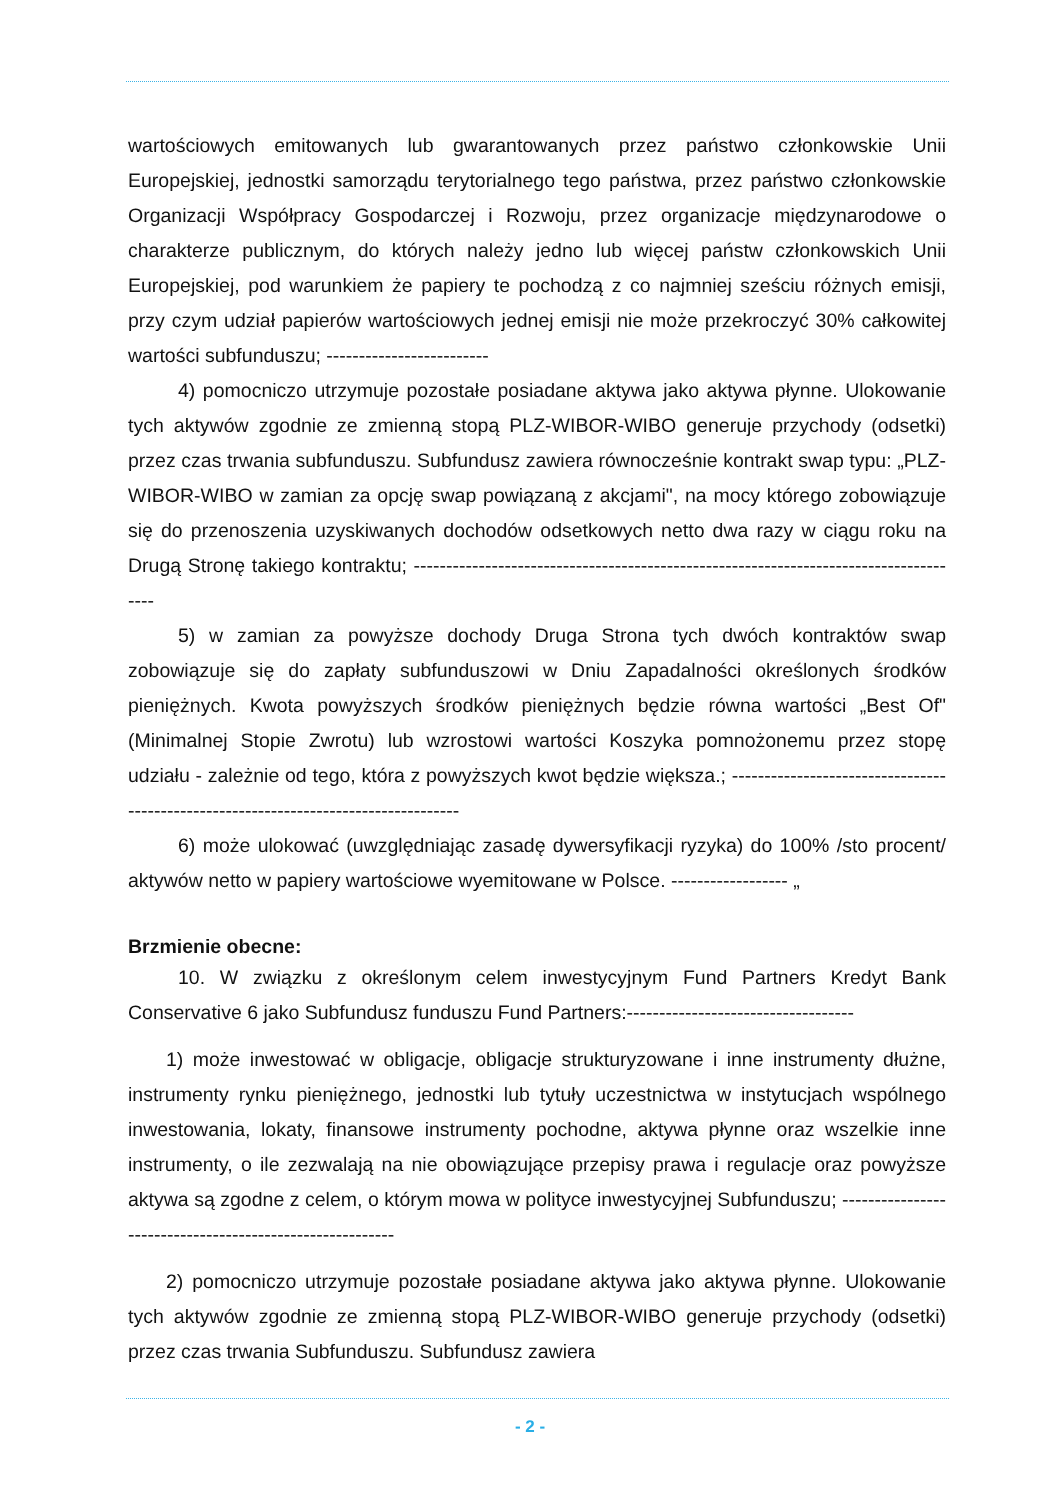wartościowych emitowanych lub gwarantowanych przez państwo członkowskie Unii Europejskiej, jednostki samorządu terytorialnego tego państwa, przez państwo członkowskie Organizacji Współpracy Gospodarczej i Rozwoju, przez organizacje międzynarodowe o charakterze publicznym, do których należy jedno lub więcej państw członkowskich Unii Europejskiej, pod warunkiem że papiery te pochodzą z co najmniej sześciu różnych emisji, przy czym udział papierów wartościowych jednej emisji nie może przekroczyć 30% całkowitej wartości subfunduszu; -------------------------
4) pomocniczo utrzymuje pozostałe posiadane aktywa jako aktywa płynne. Ulokowanie tych aktywów zgodnie ze zmienną stopą PLZ-WIBOR-WIBO generuje przychody (odsetki) przez czas trwania subfunduszu. Subfundusz zawiera równocześnie kontrakt swap typu: „PLZ-WIBOR-WIBO w zamian za opcję swap powiązaną z akcjami", na mocy którego zobowiązuje się do przenoszenia uzyskiwanych dochodów odsetkowych netto dwa razy w ciągu roku na Drugą Stronę takiego kontraktu; --------------------------------------------------------------------------------------
5) w zamian za powyższe dochody Druga Strona tych dwóch kontraktów swap zobowiązuje się do zapłaty subfunduszowi w Dniu Zapadalności określonych środków pieniężnych. Kwota powyższych środków pieniężnych będzie równa wartości „Best Of" (Minimalnej Stopie Zwrotu) lub wzrostowi wartości Koszyka pomnożonemu przez stopę udziału - zależnie od tego, która z powyższych kwot będzie większa.; ------------------------------------------------------------------------------------
6) może ulokować (uwzględniając zasadę dywersyfikacji ryzyka) do 100% /sto procent/ aktywów netto w papiery wartościowe wyemitowane w Polsce. ------------------ „
Brzmienie obecne:
10. W związku z określonym celem inwestycyjnym Fund Partners Kredyt Bank Conservative 6 jako Subfundusz funduszu Fund Partners:-----------------------------------
1) może inwestować w obligacje, obligacje strukturyzowane i inne instrumenty dłużne, instrumenty rynku pieniężnego, jednostki lub tytuły uczestnictwa w instytucjach wspólnego inwestowania, lokaty, finansowe instrumenty pochodne, aktywa płynne oraz wszelkie inne instrumenty, o ile zezwalają na nie obowiązujące przepisy prawa i regulacje oraz powyższe aktywa są zgodne z celem, o którym mowa w polityce inwestycyjnej Subfunduszu; ---------------------------------------------------------
2) pomocniczo utrzymuje pozostałe posiadane aktywa jako aktywa płynne. Ulokowanie tych aktywów zgodnie ze zmienną stopą PLZ-WIBOR-WIBO generuje przychody (odsetki) przez czas trwania Subfunduszu. Subfundusz zawiera
- 2 -